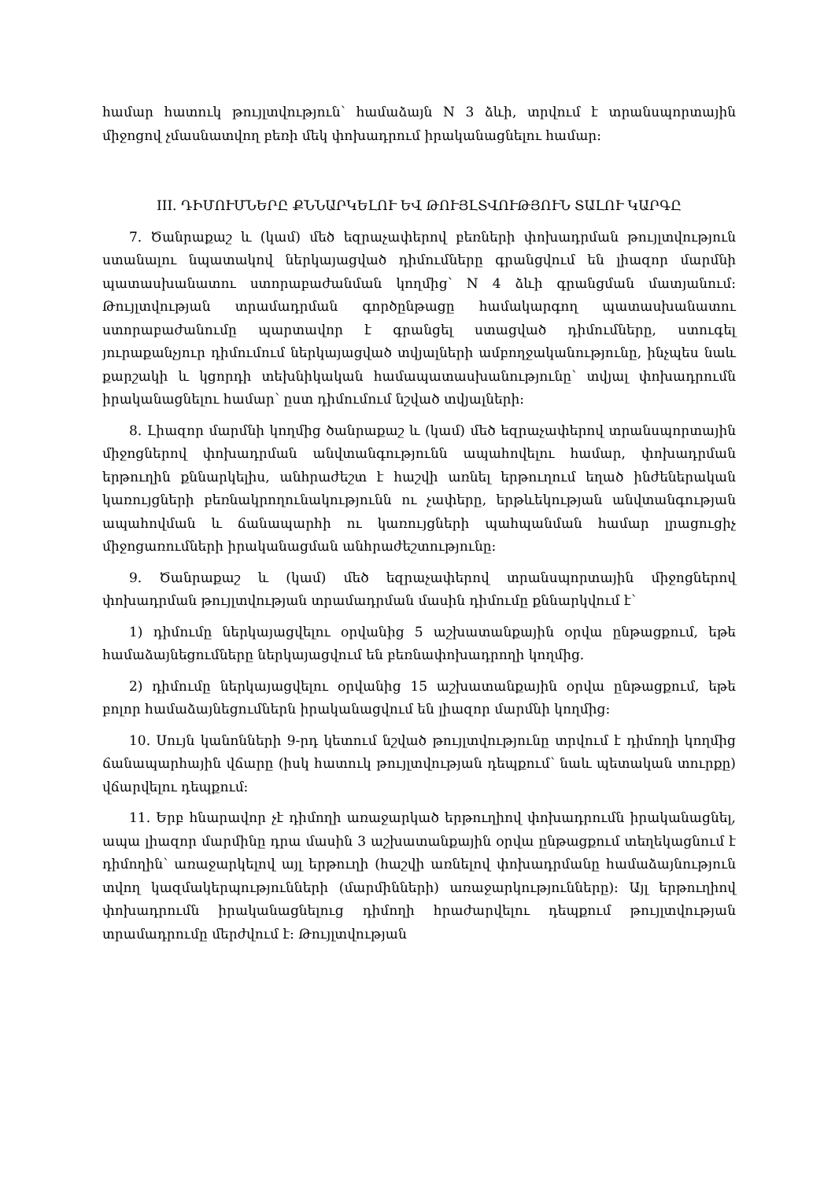համար հատուկ թույլտվություն՝ համաձայն N 3 ձևի, տրվում է տրանսպորտային միջոցով չմասնատվող բեռի մեկ փոխադրում իրականացնելու համար:
III. ԴԻՄՈՒՄՆԵՐԸ ՔՆՆԱՐԿԵԼՈՒ ԵՎ ԹՈՒՅԼՏՎՈՒԹՅՈՒՆ ՏԱԼՈՒ ԿԱՐԳԸ
7. Ծանրաքաշ և (կամ) մեծ եզրաչափերով բեռների փոխադրման թույլտվություն ստանալու նպատակով ներկայացված դիմումները գրանցվում են լիազոր մարմնի պատասխանատու ստորաբաժանման կողմից՝ N 4 ձևի գրանցման մատյանում: Թույլտվության տրամադրման գործընթացը համակարգող պատասխանատու ստորաբաժանումը պարտավոր է գրանցել ստացված դիմումները, ստուգել յուրաքանչյուր դիմումում ներկայացված տվյալների ամբողջականությունը, ինչպես նաև քարշակի և կցորդի տեխնիկական համապատասխանությունը՝ տվյալ փոխադրումն իրականացնելու համար՝ ըստ դիմումում նշված տվյալների:
8. Լիազոր մարմնի կողմից ծանրաքաշ և (կամ) մեծ եզրաչափերով տրանսպորտային միջոցներով փոխադրման անվտանգությունն ապահովելու համար, փոխադրման երթուղին քննարկելիս, անհրաժեշտ է հաշվի առնել երթուղում եղած ինժեներական կառույցների բեռնակրողունակությունն ու չափերը, երթևեկության անվտանգության ապահովման և ճանապարհի ու կառույցների պահպանման համար լրացուցիչ միջոցառումների իրականացման անհրաժեշտությունը:
9. Ծանրաքաշ և (կամ) մեծ եզրաչափերով տրանսպորտային միջոցներով փոխադրման թույլտվության տրամադրման մասին դիմումը քննարկվում է՝
1) դիմումը ներկայացվելու օրվանից 5 աշխատանքային օրվա ընթացքում, եթե համաձայնեցումները ներկայացվում են բեռնափոխադրողի կողմից.
2) դիմումը ներկայացվելու օրվանից 15 աշխատանքային օրվա ընթացքում, եթե բոլոր համաձայնեցումներն իրականացվում են լիազոր մարմնի կողմից:
10. Սույն կանոնների 9-րդ կետում նշված թույլտվությունը տրվում է դիմողի կողմից ճանապարհային վճարը (իսկ հատուկ թույլտվության դեպքում՝ նաև պետական տուրքը) վճարվելու դեպքում:
11. Երբ հնարավոր չէ դիմողի առաջարկած երթուղիով փոխադրումն իրականացնել, ապա լիազոր մարմինը դրա մասին 3 աշխատանքային օրվա ընթացքում տեղեկացնում է դիմողին՝ առաջարկելով այլ երթուղի (հաշվի առնելով փոխադրմանը համաձայնություն տվող կազմակերպությունների (մարմինների) առաջարկությունները): Այլ երթուղիով փոխադրումն իրականացնելուց դիմողի հրաժարվելու դեպքում թույլտվության տրամադրումը մերժվում է: Թույլտվության